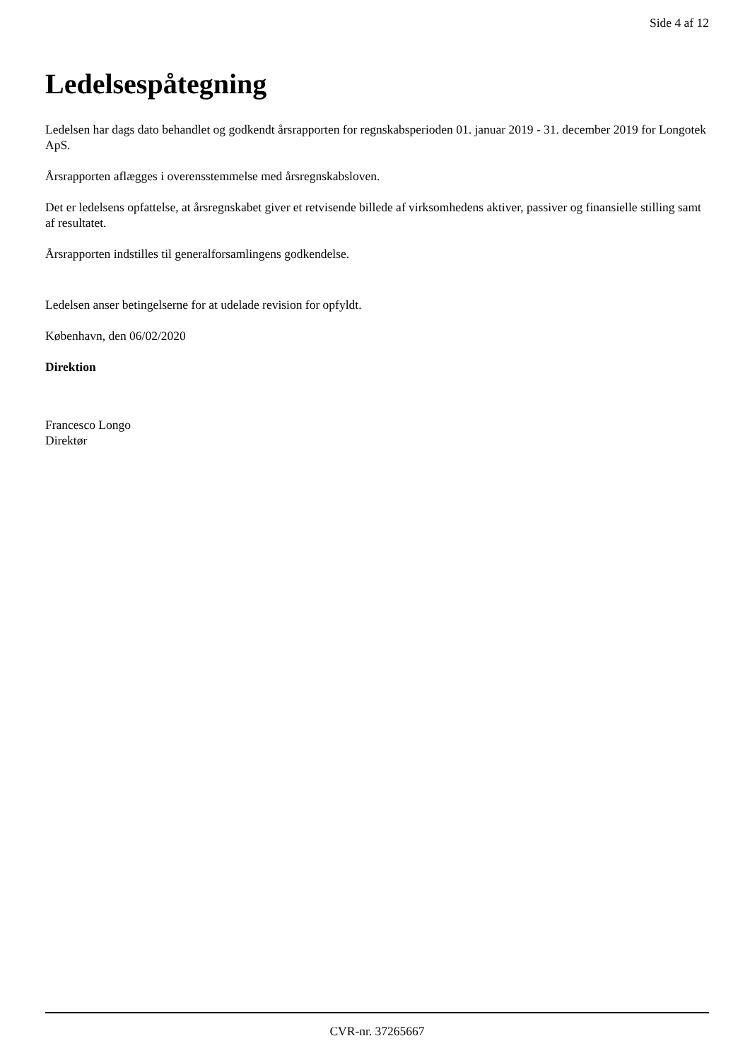Side 4 af 12
Ledelsespåtegning
Ledelsen har dags dato behandlet og godkendt årsrapporten for regnskabsperioden 01. januar 2019 - 31. december 2019 for Longotek ApS.
Årsrapporten aflægges i overensstemmelse med årsregnskabsloven.
Det er ledelsens opfattelse, at årsregnskabet giver et retvisende billede af virksomhedens aktiver, passiver og finansielle stilling samt af resultatet.
Årsrapporten indstilles til generalforsamlingens godkendelse.
Ledelsen anser betingelserne for at udelade revision for opfyldt.
København, den 06/02/2020
Direktion
Francesco Longo
Direktør
CVR-nr. 37265667